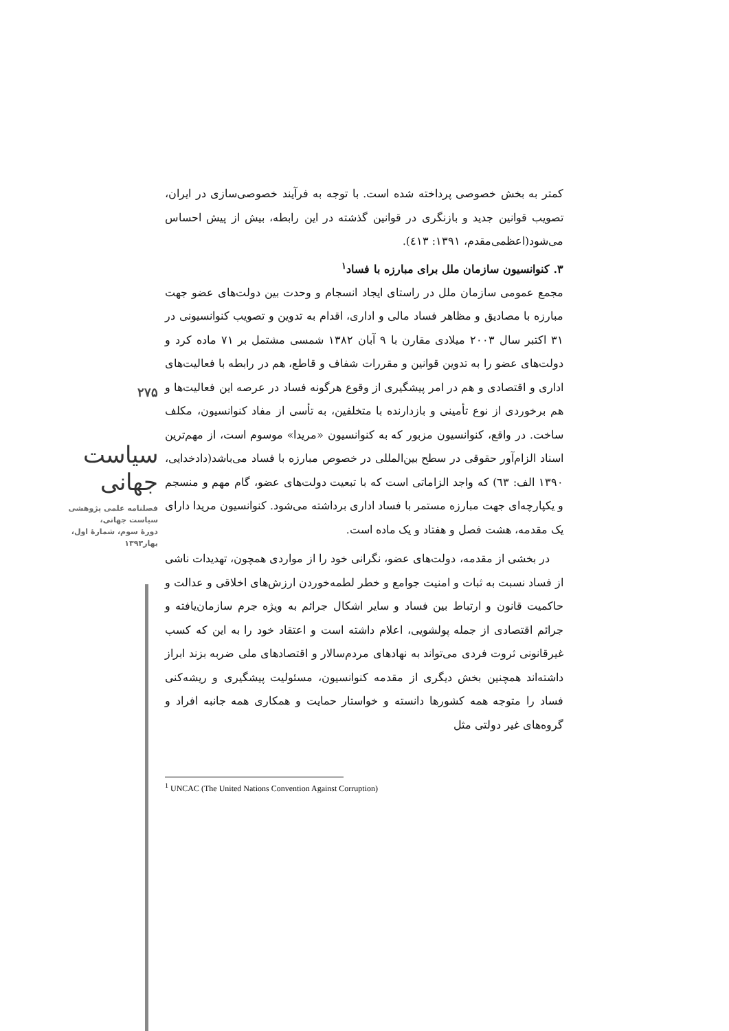کمتر به بخش خصوصی پرداخته شده است. با توجه به فرآیند خصوصی‌سازی در ایران، تصویب قوانین جدید و بازنگری در قوانین گذشته در این رابطه، بیش از پیش احساس می‌شود(اعظمی‌مقدم، ۱۳۹۱: ٤۱۳).
۳. کنوانسیون سازمان ملل برای مبارزه با فساد<sup>۱</sup>
مجمع عمومی سازمان ملل در راستای ایجاد انسجام و وحدت بین دولت‌های عضو جهت مبارزه با مصادیق و مظاهر فساد مالی و اداری، اقدام به تدوین و تصویب کنوانسیونی در ۳۱ اکتبر سال ۲۰۰۳ میلادی مقارن با ۹ آبان ۱۳۸۲ شمسی مشتمل بر ۷۱ ماده کرد و دولت‌های عضو را به تدوین قوانین و مقررات شفاف و قاطع، هم در رابطه با فعالیت‌های اداری و اقتصادی و هم در امر پیشگیری از وقوع هرگونه فساد در عرصه این فعالیت‌ها و هم برخوردی از نوع تأمینی و بازدارنده با متخلفین، به تأسی از مفاد کنوانسیون، مکلف ساخت. در واقع، کنوانسیون مزبور که به کنوانسیون «مریدا» موسوم است، از مهم‌ترین اسناد الزام‌آور حقوقی در سطح بین‌المللی در خصوص مبارزه با فساد می‌باشد(دادخدایی، ۱۳۹۰ الف: ٦۳) که واجد الزاماتی است که با تبعیت دولت‌های عضو، گام مهم و منسجم و یکپارچه‌ای جهت مبارزه مستمر با فساد اداری برداشته می‌شود. کنوانسیون مریدا دارای یک مقدمه، هشت فصل و هفتاد و یک ماده است.
در بخشی از مقدمه، دولت‌های عضو، نگرانی خود را از مواردی همچون، تهدیدات ناشی از فساد نسبت به ثبات و امنیت جوامع و خطر لطمه‌خوردن ارزش‌های اخلاقی و عدالت و حاکمیت قانون و ارتباط بین فساد و سایر اشکال جرائم به ویژه جرم سازمان‌یافته و جرائم اقتصادی از جمله پولشویی، اعلام داشته است و اعتقاد خود را به این که کسب غیرقانونی ثروت فردی می‌تواند به نهادهای مردم‌سالار و اقتصادهای ملی ضربه بزند ابراز داشته‌اند همچنین بخش دیگری از مقدمه کنوانسیون، مسئولیت پیشگیری و ریشه‌کنی فساد را متوجه همه کشورها دانسته و خواستار حمایت و همکاری همه جانبه افراد و گروه‌های غیر دولتی مثل
۲۷۵
سیاست جهانی
فصلنامه علمی پژوهشی
سیاست جهانی،
دورهٔ سوم، شمارهٔ اول،
بهار۱۳۹۳
<sup>1</sup> UNCAC (The United Nations Convention Against Corruption)